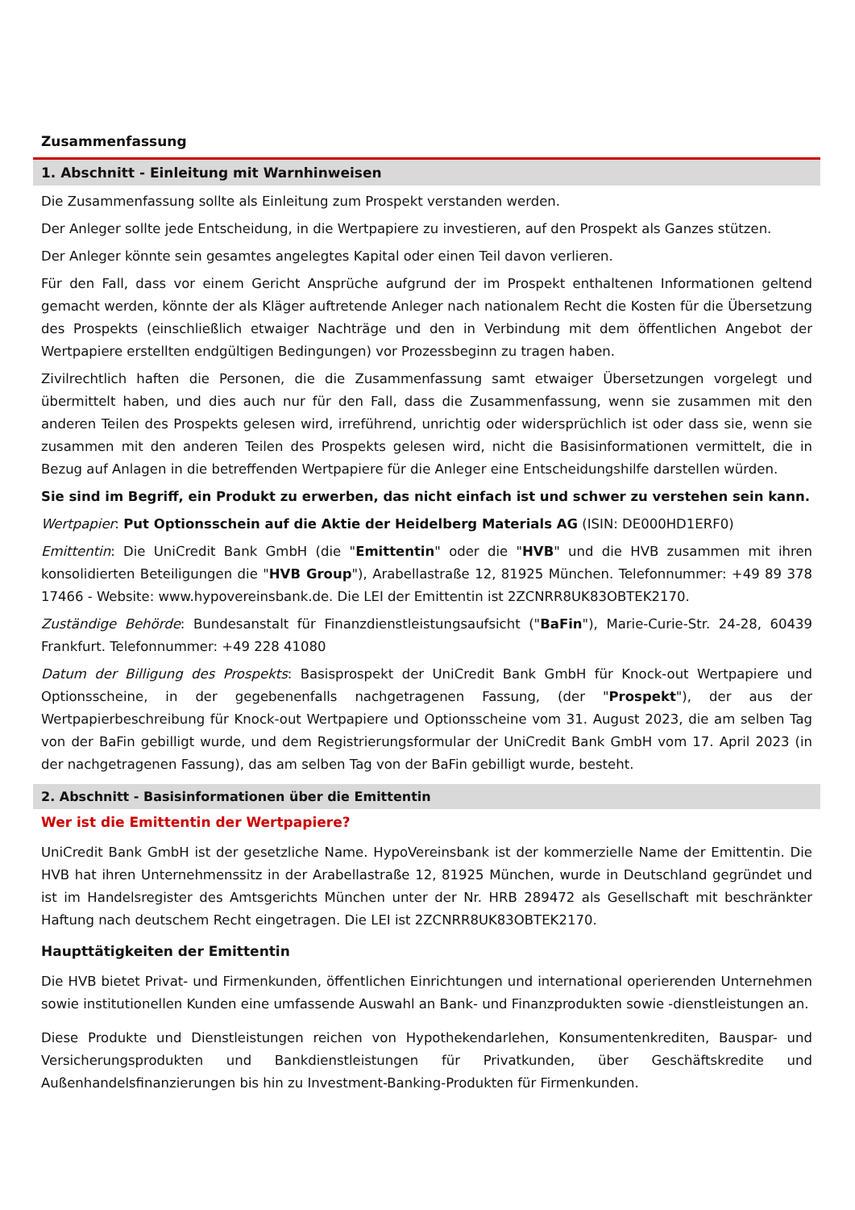Zusammenfassung
1. Abschnitt - Einleitung mit Warnhinweisen
Die Zusammenfassung sollte als Einleitung zum Prospekt verstanden werden.
Der Anleger sollte jede Entscheidung, in die Wertpapiere zu investieren, auf den Prospekt als Ganzes stützen.
Der Anleger könnte sein gesamtes angelegtes Kapital oder einen Teil davon verlieren.
Für den Fall, dass vor einem Gericht Ansprüche aufgrund der im Prospekt enthaltenen Informationen geltend gemacht werden, könnte der als Kläger auftretende Anleger nach nationalem Recht die Kosten für die Übersetzung des Prospekts (einschließlich etwaiger Nachträge und den in Verbindung mit dem öffentlichen Angebot der Wertpapiere erstellten endgültigen Bedingungen) vor Prozessbeginn zu tragen haben.
Zivilrechtlich haften die Personen, die die Zusammenfassung samt etwaiger Übersetzungen vorgelegt und übermittelt haben, und dies auch nur für den Fall, dass die Zusammenfassung, wenn sie zusammen mit den anderen Teilen des Prospekts gelesen wird, irreführend, unrichtig oder widersprüchlich ist oder dass sie, wenn sie zusammen mit den anderen Teilen des Prospekts gelesen wird, nicht die Basisinformationen vermittelt, die in Bezug auf Anlagen in die betreffenden Wertpapiere für die Anleger eine Entscheidungshilfe darstellen würden.
Sie sind im Begriff, ein Produkt zu erwerben, das nicht einfach ist und schwer zu verstehen sein kann.
Wertpapier: Put Optionsschein auf die Aktie der Heidelberg Materials AG (ISIN: DE000HD1ERF0)
Emittentin: Die UniCredit Bank GmbH (die "Emittentin" oder die "HVB" und die HVB zusammen mit ihren konsolidierten Beteiligungen die "HVB Group"), Arabellastraße 12, 81925 München. Telefonnummer: +49 89 378 17466 - Website: www.hypovereinsbank.de. Die LEI der Emittentin ist 2ZCNRR8UK83OBTEK2170.
Zuständige Behörde: Bundesanstalt für Finanzdienstleistungsaufsicht ("BaFin"), Marie-Curie-Str. 24-28, 60439 Frankfurt. Telefonnummer: +49 228 41080
Datum der Billigung des Prospekts: Basisprospekt der UniCredit Bank GmbH für Knock-out Wertpapiere und Optionsscheine, in der gegebenenfalls nachgetragenen Fassung, (der "Prospekt"), der aus der Wertpapierbeschreibung für Knock-out Wertpapiere und Optionsscheine vom 31. August 2023, die am selben Tag von der BaFin gebilligt wurde, und dem Registrierungsformular der UniCredit Bank GmbH vom 17. April 2023 (in der nachgetragenen Fassung), das am selben Tag von der BaFin gebilligt wurde, besteht.
2. Abschnitt - Basisinformationen über die Emittentin
Wer ist die Emittentin der Wertpapiere?
UniCredit Bank GmbH ist der gesetzliche Name. HypoVereinsbank ist der kommerzielle Name der Emittentin. Die HVB hat ihren Unternehmenssitz in der Arabellastraße 12, 81925 München, wurde in Deutschland gegründet und ist im Handelsregister des Amtsgerichts München unter der Nr. HRB 289472 als Gesellschaft mit beschränkter Haftung nach deutschem Recht eingetragen. Die LEI ist 2ZCNRR8UK83OBTEK2170.
Haupttätigkeiten der Emittentin
Die HVB bietet Privat- und Firmenkunden, öffentlichen Einrichtungen und international operierenden Unternehmen sowie institutionellen Kunden eine umfassende Auswahl an Bank- und Finanzprodukten sowie -dienstleistungen an.
Diese Produkte und Dienstleistungen reichen von Hypothekendarlehen, Konsumentenkrediten, Bauspar- und Versicherungsprodukten und Bankdienstleistungen für Privatkunden, über Geschäftskredite und Außenhandelsfinanzierungen bis hin zu Investment-Banking-Produkten für Firmenkunden.